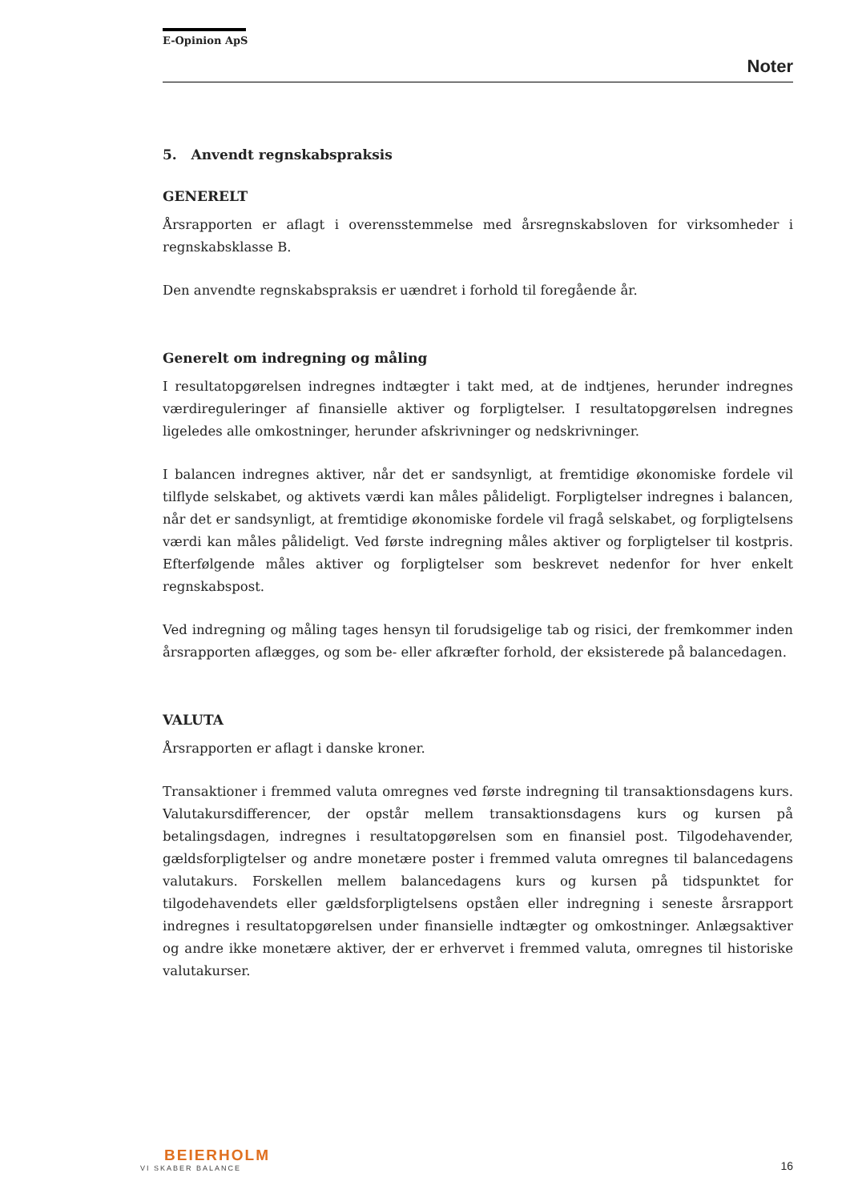E-Opinion ApS
Noter
5. Anvendt regnskabspraksis
GENERELT
Årsrapporten er aflagt i overensstemmelse med årsregnskabsloven for virksomheder i regnskabsklasse B.
Den anvendte regnskabspraksis er uændret i forhold til foregående år.
Generelt om indregning og måling
I resultatopgørelsen indregnes indtægter i takt med, at de indtjenes, herunder indregnes værdireguleringer af finansielle aktiver og forpligtelser. I resultatopgørelsen indregnes ligeledes alle omkostninger, herunder afskrivninger og nedskrivninger.
I balancen indregnes aktiver, når det er sandsynligt, at fremtidige økonomiske fordele vil tilflyde selskabet, og aktivets værdi kan måles pålideligt. Forpligtelser indregnes i balancen, når det er sandsynligt, at fremtidige økonomiske fordele vil fragå selskabet, og forpligtelsens værdi kan måles pålideligt. Ved første indregning måles aktiver og forpligtelser til kostpris. Efterfølgende måles aktiver og forpligtelser som beskrevet nedenfor for hver enkelt regnskabspost.
Ved indregning og måling tages hensyn til forudsigelige tab og risici, der fremkommer inden årsrapporten aflægges, og som be- eller afkræfter forhold, der eksisterede på balancedagen.
VALUTA
Årsrapporten er aflagt i danske kroner.
Transaktioner i fremmed valuta omregnes ved første indregning til transaktionsdagens kurs. Valutakursdifferencer, der opstår mellem transaktionsdagens kurs og kursen på betalingsdagen, indregnes i resultatopgørelsen som en finansiel post. Tilgodehavender, gældsforpligtelser og andre monetære poster i fremmed valuta omregnes til balancedagens valutakurs. Forskellen mellem balancedagens kurs og kursen på tidspunktet for tilgodehavendets eller gældsforpligtelsens opståen eller indregning i seneste årsrapport indregnes i resultatopgørelsen under finansielle indtægter og omkostninger. Anlægsaktiver og andre ikke monetære aktiver, der er erhvervet i fremmed valuta, omregnes til historiske valutakurser.
BEIERHOLM
VI SKABER BALANCE
16